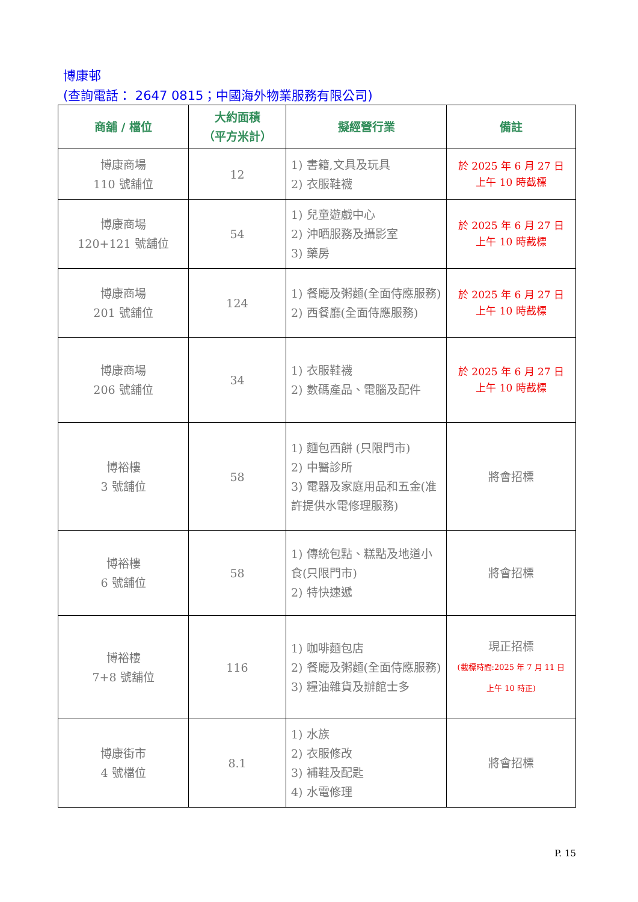博康邨
(查詢電話： 2647 0815；中國海外物業服務有限公司)
| 商舖 / 檔位 | 大約面積 （平方米計） | 擬經營行業 | 備註 |
| --- | --- | --- | --- |
| 博康商場 110 號舖位 | 12 | 1) 書籍,文具及玩具 2) 衣服鞋襪 | 於 2025 年 6 月 27 日 上午 10 時截標 |
| 博康商場 120+121 號舖位 | 54 | 1) 兒童遊戲中心 2) 沖晒服務及攝影室 3) 藥房 | 於 2025 年 6 月 27 日 上午 10 時截標 |
| 博康商場 201 號舖位 | 124 | 1) 餐廳及粥麵(全面侍應服務) 2) 西餐廳(全面侍應服務) | 於 2025 年 6 月 27 日 上午 10 時截標 |
| 博康商場 206 號舖位 | 34 | 1) 衣服鞋襪 2) 數碼產品、電腦及配件 | 於 2025 年 6 月 27 日 上午 10 時截標 |
| 博裕樓 3 號舖位 | 58 | 1) 麵包西餅 (只限門市) 2) 中醫診所 3) 電器及家庭用品和五金(准許提供水電修理服務) | 將會招標 |
| 博裕樓 6 號舖位 | 58 | 1) 傳統包點、糕點及地道小食(只限門市) 2) 特快速遞 | 將會招標 |
| 博裕樓 7+8 號舖位 | 116 | 1) 咖啡麵包店 2) 餐廳及粥麵(全面侍應服務) 3) 糧油雜貨及辦館士多 | 現正招標 (截標時間:2025 年 7 月 11 日 上午 10 時正) |
| 博康街市 4 號檔位 | 8.1 | 1) 水族 2) 衣服修改 3) 補鞋及配匙 4) 水電修理 | 將會招標 |
P. 15